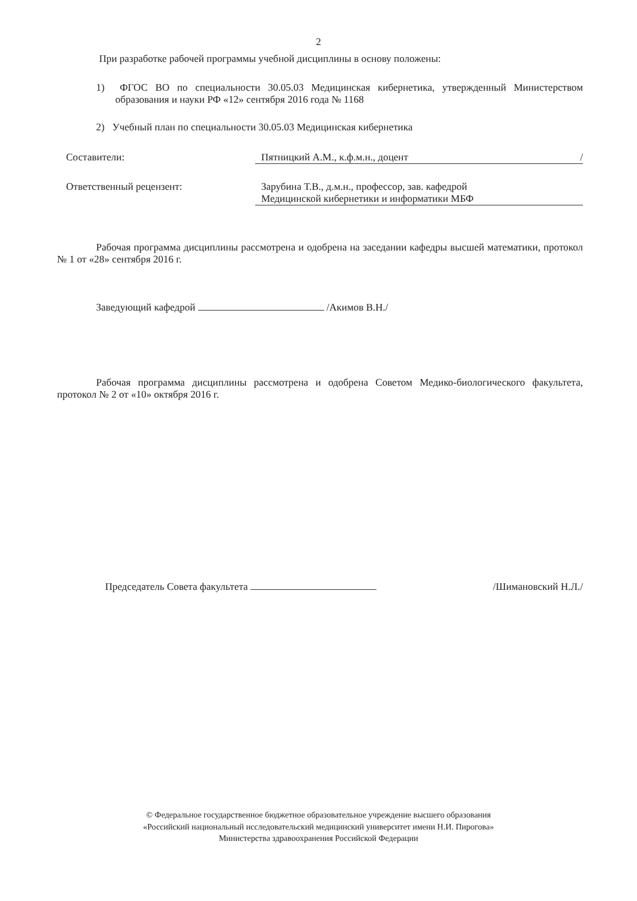2
При разработке рабочей программы учебной дисциплины в основу положены:
1) ФГОС ВО по специальности 30.05.03 Медицинская кибернетика, утвержденный Министерством образования и науки РФ «12» сентября 2016 года № 1168
2) Учебный план по специальности 30.05.03 Медицинская кибернетика
Составители: Пятницкий А.М., к.ф.м.н., доцент /
Ответственный рецензент: Зарубина Т.В., д.м.н., профессор, зав. кафедрой
Медицинской кибернетики и информатики МБФ
Рабочая программа дисциплины рассмотрена и одобрена на заседании кафедры высшей математики, протокол № 1 от «28» сентября 2016 г.
Заведующий кафедрой /Акимов В.Н./
Рабочая программа дисциплины рассмотрена и одобрена Советом Медико-биологического факультета, протокол № 2 от «10» октября 2016 г.
Председатель Совета факультета /Шимановский Н.Л./
© Федеральное государственное бюджетное образовательное учреждение высшего образования
«Российский национальный исследовательский медицинский университет имени Н.И. Пирогова»
Министерства здравоохранения Российской Федерации